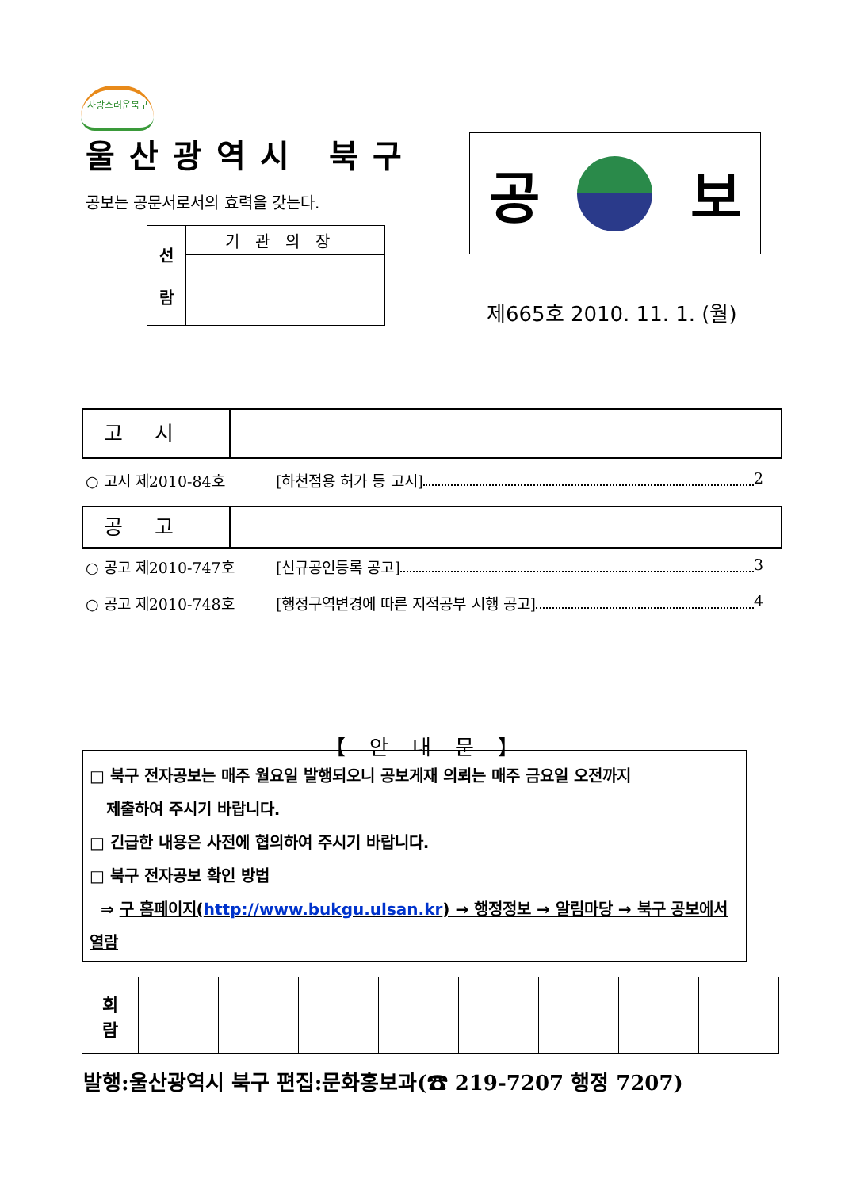자랑스러운북구
울산광역시 북구
공보는 공문서로서의 효력을 갖는다.
| 선 람 | 기관의장 |
공 보
제665호 2010. 11. 1. (월)
고시
○ 고시 제2010-84호 [하천점용 허가 등 고시] 2
공고
○ 공고 제2010-747호 [신규공인등록 공고] 3
○ 공고 제2010-748호 [행정구역변경에 따른 지적공부 시행 공고] 4
【안내문】
□ 북구 전자공보는 매주 월요일 발행되오니 공보게재 의뢰는 매주 금요일 오전까지
제출하여 주시기 바랍니다.
□ 긴급한 내용은 사전에 협의하여 주시기 바랍니다.
□ 북구 전자공보 확인 방법
⇒ 구 홈페이지(http://www.bukgu.ulsan.kr) → 행정정보 → 알림마당 → 북구 공보에서 열람
| 회 람 | | | | | | | | |
발행:울산광역시 북구 편집:문화홍보과(☎ 219-7207 행정 7207)